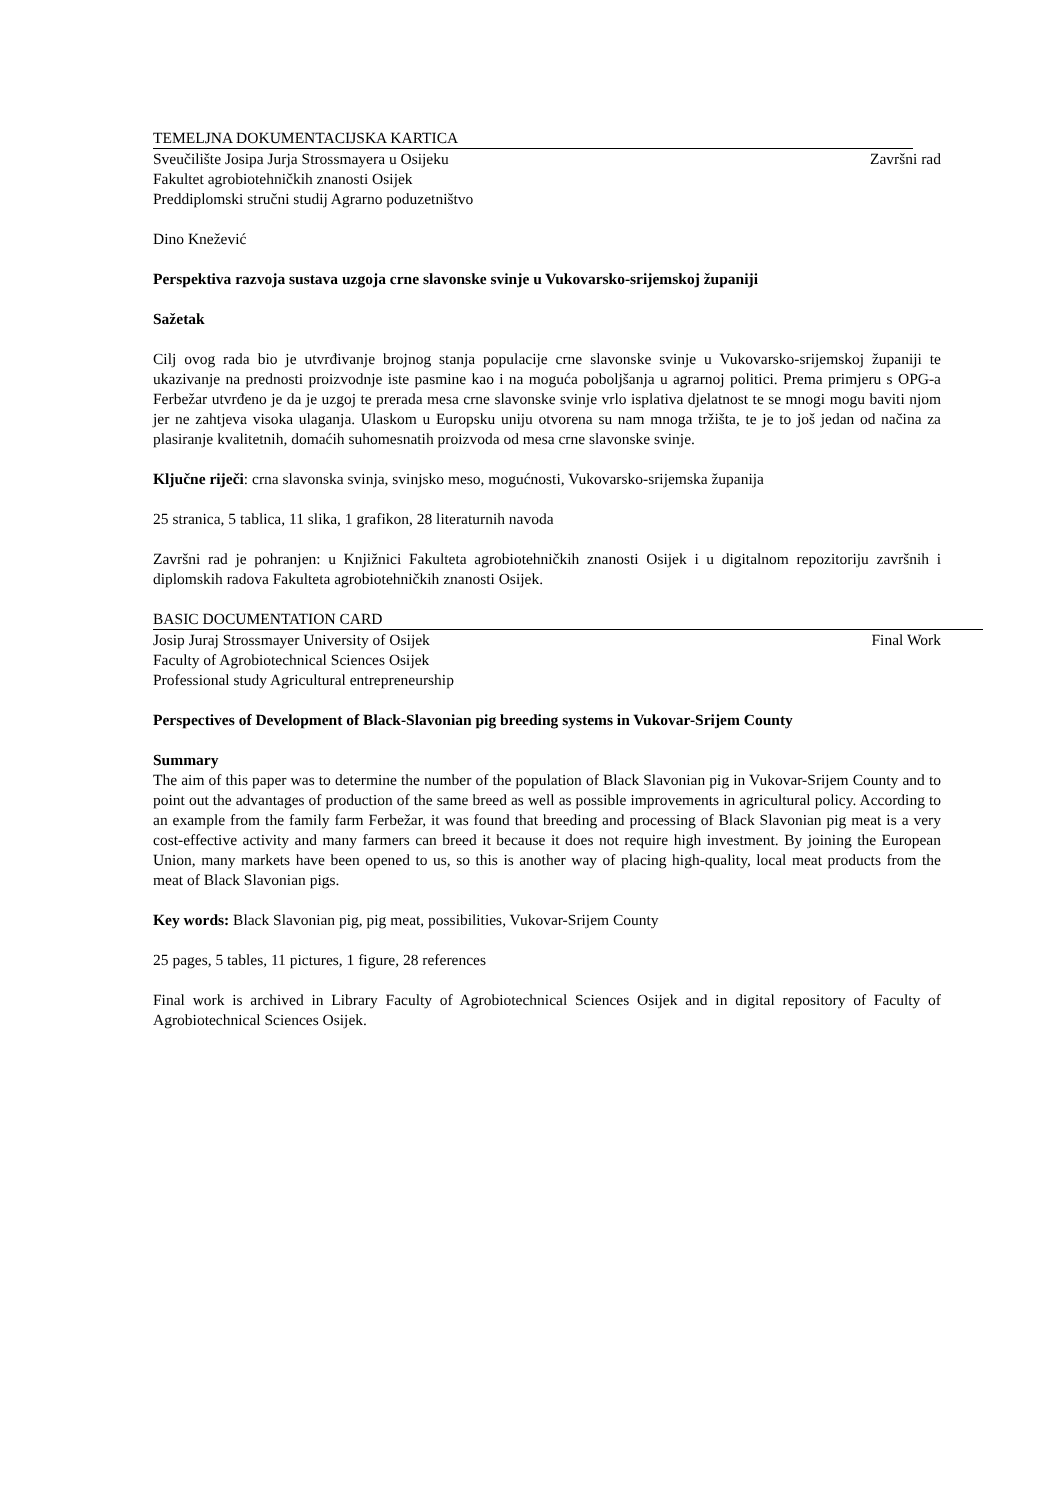TEMELJNA DOKUMENTACIJSKA KARTICA
Sveučilište Josipa Jurja Strossmayera u Osijeku Završni rad
Fakultet agrobiotehničkih znanosti Osijek
Preddiplomski stručni studij Agrarno poduzetništvo
Dino Knežević
Perspektiva razvoja sustava uzgoja crne slavonske svinje u Vukovarsko-srijemskoj županiji
Sažetak
Cilj ovog rada bio je utvrđivanje brojnog stanja populacije crne slavonske svinje u Vukovarsko-srijemskoj županiji te ukazivanje na prednosti proizvodnje iste pasmine kao i na moguća poboljšanja u agrarnoj politici. Prema primjeru s OPG-a Ferbežar utvrđeno je da je uzgoj te prerada mesa crne slavonske svinje vrlo isplativa djelatnost te se mnogi mogu baviti njom jer ne zahtjeva visoka ulaganja. Ulaskom u Europsku uniju otvorena su nam mnoga tržišta, te je to još jedan od načina za plasiranje kvalitetnih, domaćih suhomesnatih proizvoda od mesa crne slavonske svinje.
Ključne riječi: crna slavonska svinja, svinjsko meso, mogućnosti, Vukovarsko-srijemska županija
25 stranica, 5 tablica, 11 slika, 1 grafikon, 28 literaturnih navoda
Završni rad je pohranjen: u Knjižnici Fakulteta agrobiotehničkih znanosti Osijek i u digitalnom repozitoriju završnih i diplomskih radova Fakulteta agrobiotehničkih znanosti Osijek.
BASIC DOCUMENTATION CARD
Josip Juraj Strossmayer University of Osijek Final Work
Faculty of Agrobiotechnical Sciences Osijek
Professional study Agricultural entrepreneurship
Perspectives of Development of Black-Slavonian pig breeding systems in Vukovar-Srijem County
Summary
The aim of this paper was to determine the number of the population of Black Slavonian pig in Vukovar-Srijem County and to point out the advantages of production of the same breed as well as possible improvements in agricultural policy. According to an example from the family farm Ferbežar, it was found that breeding and processing of Black Slavonian pig meat is a very cost-effective activity and many farmers can breed it because it does not require high investment. By joining the European Union, many markets have been opened to us, so this is another way of placing high-quality, local meat products from the meat of Black Slavonian pigs.
Key words: Black Slavonian pig, pig meat, possibilities, Vukovar-Srijem County
25 pages, 5 tables, 11 pictures, 1 figure, 28 references
Final work is archived in Library Faculty of Agrobiotechnical Sciences Osijek and in digital repository of Faculty of Agrobiotechnical Sciences Osijek.